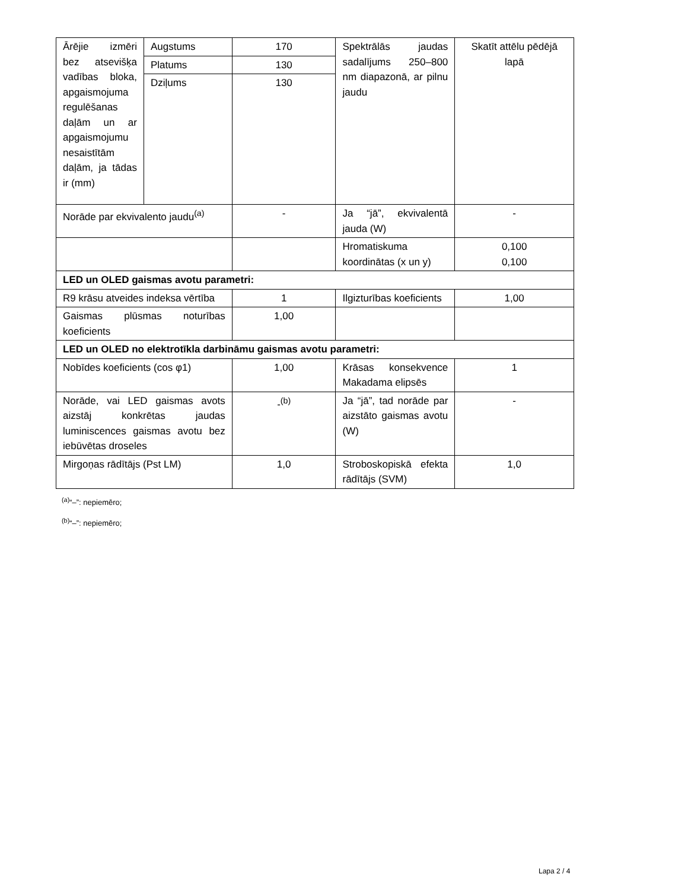| Ārējie izmēri bez atsevišķa vadības bloka, apgaismojuma regulēšanas daļām un ar apgaismojumu nesaistītām daļām, ja tādas ir (mm) | Augstums | 170 | Spektrālās jaudas sadalījums 250–800 nm diapazonā, ar pilnu jaudu | Skatīt attēlu pēdējā lapā |
| | Platums | 130 | | |
| | Dziļums | 130 | | |
| Norāde par ekvivalento jaudu<sup>(a)</sup> | | - | Ja “jā”, ekvivalentā jauda (W) | - |
| | | | Hromatiskuma koordinātas (x un y) | 0,100 0,100 |
| LED un OLED gaismas avotu parametri: | | | | |
| R9 krāsu atveides indeksa vērtība | | 1 | Ilgizturības koeficients | 1,00 |
| Gaismas plūsmas noturības koeficients | | 1,00 | | |
| LED un OLED no elektrotīkla darbināmu gaismas avotu parametri: | | | | |
| Nobīdes koeficients (cos φ1) | | 1,00 | Krāsas konsekvence Makadama elipsēs | 1 |
| Norāde, vai LED gaismas avots aizstāj konkrētas jaudas luminiscences gaismas avotu bez iebūvētas droseles | | -<sup>(b)</sup> | Ja “jā”, tad norāde par aizstāto gaismas avotu (W) | - |
| Mirgoņas rādītājs (Pst LM) | | 1,0 | Stroboskopiskā efekta rādītājs (SVM) | 1,0 |
<sup>(a)</sup> “–”: nepiemēro;
<sup>(b)</sup> “–”: nepiemēro;
Lapa 2 / 4